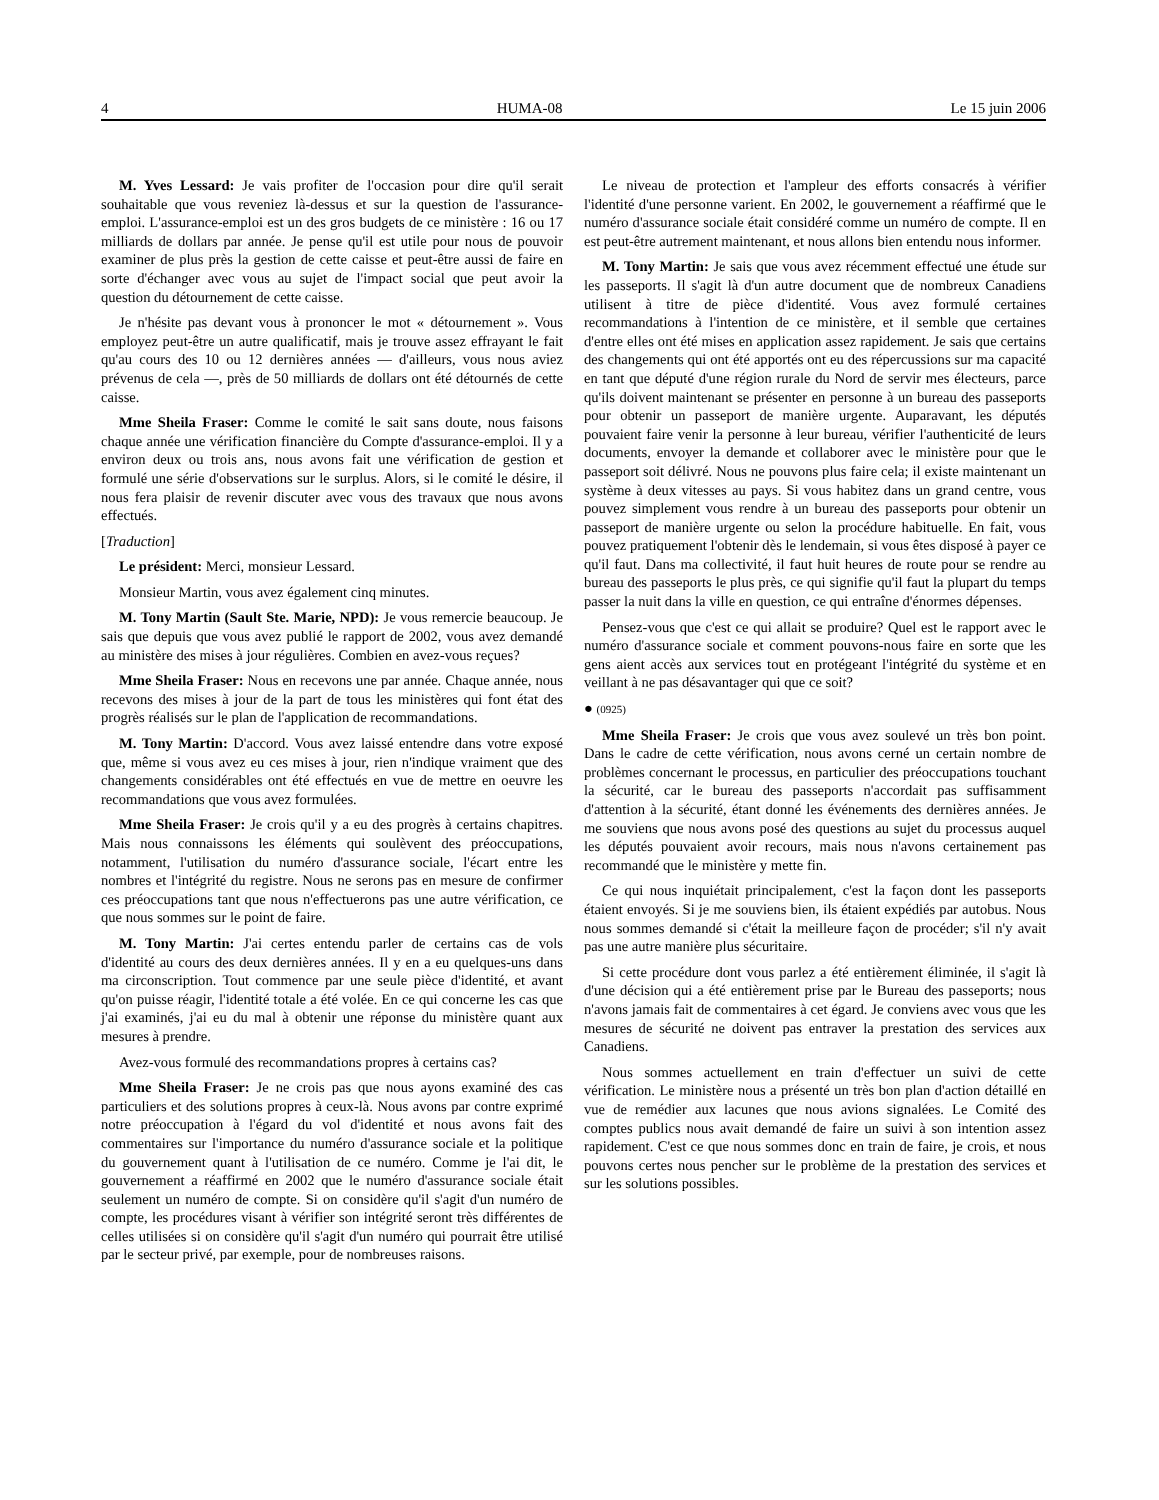4 HUMA-08 Le 15 juin 2006
M. Yves Lessard: Je vais profiter de l'occasion pour dire qu'il serait souhaitable que vous reveniez là-dessus et sur la question de l'assurance-emploi. L'assurance-emploi est un des gros budgets de ce ministère : 16 ou 17 milliards de dollars par année. Je pense qu'il est utile pour nous de pouvoir examiner de plus près la gestion de cette caisse et peut-être aussi de faire en sorte d'échanger avec vous au sujet de l'impact social que peut avoir la question du détournement de cette caisse.
Je n'hésite pas devant vous à prononcer le mot « détournement ». Vous employez peut-être un autre qualificatif, mais je trouve assez effrayant le fait qu'au cours des 10 ou 12 dernières années — d'ailleurs, vous nous aviez prévenus de cela —, près de 50 milliards de dollars ont été détournés de cette caisse.
Mme Sheila Fraser: Comme le comité le sait sans doute, nous faisons chaque année une vérification financière du Compte d'assurance-emploi. Il y a environ deux ou trois ans, nous avons fait une vérification de gestion et formulé une série d'observations sur le surplus. Alors, si le comité le désire, il nous fera plaisir de revenir discuter avec vous des travaux que nous avons effectués.
[Traduction]
Le président: Merci, monsieur Lessard.
Monsieur Martin, vous avez également cinq minutes.
M. Tony Martin (Sault Ste. Marie, NPD): Je vous remercie beaucoup. Je sais que depuis que vous avez publié le rapport de 2002, vous avez demandé au ministère des mises à jour régulières. Combien en avez-vous reçues?
Mme Sheila Fraser: Nous en recevons une par année. Chaque année, nous recevons des mises à jour de la part de tous les ministères qui font état des progrès réalisés sur le plan de l'application de recommandations.
M. Tony Martin: D'accord. Vous avez laissé entendre dans votre exposé que, même si vous avez eu ces mises à jour, rien n'indique vraiment que des changements considérables ont été effectués en vue de mettre en oeuvre les recommandations que vous avez formulées.
Mme Sheila Fraser: Je crois qu'il y a eu des progrès à certains chapitres. Mais nous connaissons les éléments qui soulèvent des préoccupations, notamment, l'utilisation du numéro d'assurance sociale, l'écart entre les nombres et l'intégrité du registre. Nous ne serons pas en mesure de confirmer ces préoccupations tant que nous n'effectuerons pas une autre vérification, ce que nous sommes sur le point de faire.
M. Tony Martin: J'ai certes entendu parler de certains cas de vols d'identité au cours des deux dernières années. Il y en a eu quelques-uns dans ma circonscription. Tout commence par une seule pièce d'identité, et avant qu'on puisse réagir, l'identité totale a été volée. En ce qui concerne les cas que j'ai examinés, j'ai eu du mal à obtenir une réponse du ministère quant aux mesures à prendre.
Avez-vous formulé des recommandations propres à certains cas?
Mme Sheila Fraser: Je ne crois pas que nous ayons examiné des cas particuliers et des solutions propres à ceux-là. Nous avons par contre exprimé notre préoccupation à l'égard du vol d'identité et nous avons fait des commentaires sur l'importance du numéro d'assurance sociale et la politique du gouvernement quant à l'utilisation de ce numéro. Comme je l'ai dit, le gouvernement a réaffirmé en 2002 que le numéro d'assurance sociale était seulement un numéro de compte. Si on considère qu'il s'agit d'un numéro de compte, les procédures visant à vérifier son intégrité seront très différentes de celles utilisées si on considère qu'il s'agit d'un numéro qui pourrait être utilisé par le secteur privé, par exemple, pour de nombreuses raisons.
Le niveau de protection et l'ampleur des efforts consacrés à vérifier l'identité d'une personne varient. En 2002, le gouvernement a réaffirmé que le numéro d'assurance sociale était considéré comme un numéro de compte. Il en est peut-être autrement maintenant, et nous allons bien entendu nous informer.
M. Tony Martin: Je sais que vous avez récemment effectué une étude sur les passeports. Il s'agit là d'un autre document que de nombreux Canadiens utilisent à titre de pièce d'identité. Vous avez formulé certaines recommandations à l'intention de ce ministère, et il semble que certaines d'entre elles ont été mises en application assez rapidement. Je sais que certains des changements qui ont été apportés ont eu des répercussions sur ma capacité en tant que député d'une région rurale du Nord de servir mes électeurs, parce qu'ils doivent maintenant se présenter en personne à un bureau des passeports pour obtenir un passeport de manière urgente. Auparavant, les députés pouvaient faire venir la personne à leur bureau, vérifier l'authenticité de leurs documents, envoyer la demande et collaborer avec le ministère pour que le passeport soit délivré. Nous ne pouvons plus faire cela; il existe maintenant un système à deux vitesses au pays. Si vous habitez dans un grand centre, vous pouvez simplement vous rendre à un bureau des passeports pour obtenir un passeport de manière urgente ou selon la procédure habituelle. En fait, vous pouvez pratiquement l'obtenir dès le lendemain, si vous êtes disposé à payer ce qu'il faut. Dans ma collectivité, il faut huit heures de route pour se rendre au bureau des passeports le plus près, ce qui signifie qu'il faut la plupart du temps passer la nuit dans la ville en question, ce qui entraîne d'énormes dépenses.
Pensez-vous que c'est ce qui allait se produire? Quel est le rapport avec le numéro d'assurance sociale et comment pouvons-nous faire en sorte que les gens aient accès aux services tout en protégeant l'intégrité du système et en veillant à ne pas désavantager qui que ce soit?
● (0925)
Mme Sheila Fraser: Je crois que vous avez soulevé un très bon point. Dans le cadre de cette vérification, nous avons cerné un certain nombre de problèmes concernant le processus, en particulier des préoccupations touchant la sécurité, car le bureau des passeports n'accordait pas suffisamment d'attention à la sécurité, étant donné les événements des dernières années. Je me souviens que nous avons posé des questions au sujet du processus auquel les députés pouvaient avoir recours, mais nous n'avons certainement pas recommandé que le ministère y mette fin.
Ce qui nous inquiétait principalement, c'est la façon dont les passeports étaient envoyés. Si je me souviens bien, ils étaient expédiés par autobus. Nous nous sommes demandé si c'était la meilleure façon de procéder; s'il n'y avait pas une autre manière plus sécuritaire.
Si cette procédure dont vous parlez a été entièrement éliminée, il s'agit là d'une décision qui a été entièrement prise par le Bureau des passeports; nous n'avons jamais fait de commentaires à cet égard. Je conviens avec vous que les mesures de sécurité ne doivent pas entraver la prestation des services aux Canadiens.
Nous sommes actuellement en train d'effectuer un suivi de cette vérification. Le ministère nous a présenté un très bon plan d'action détaillé en vue de remédier aux lacunes que nous avions signalées. Le Comité des comptes publics nous avait demandé de faire un suivi à son intention assez rapidement. C'est ce que nous sommes donc en train de faire, je crois, et nous pouvons certes nous pencher sur le problème de la prestation des services et sur les solutions possibles.